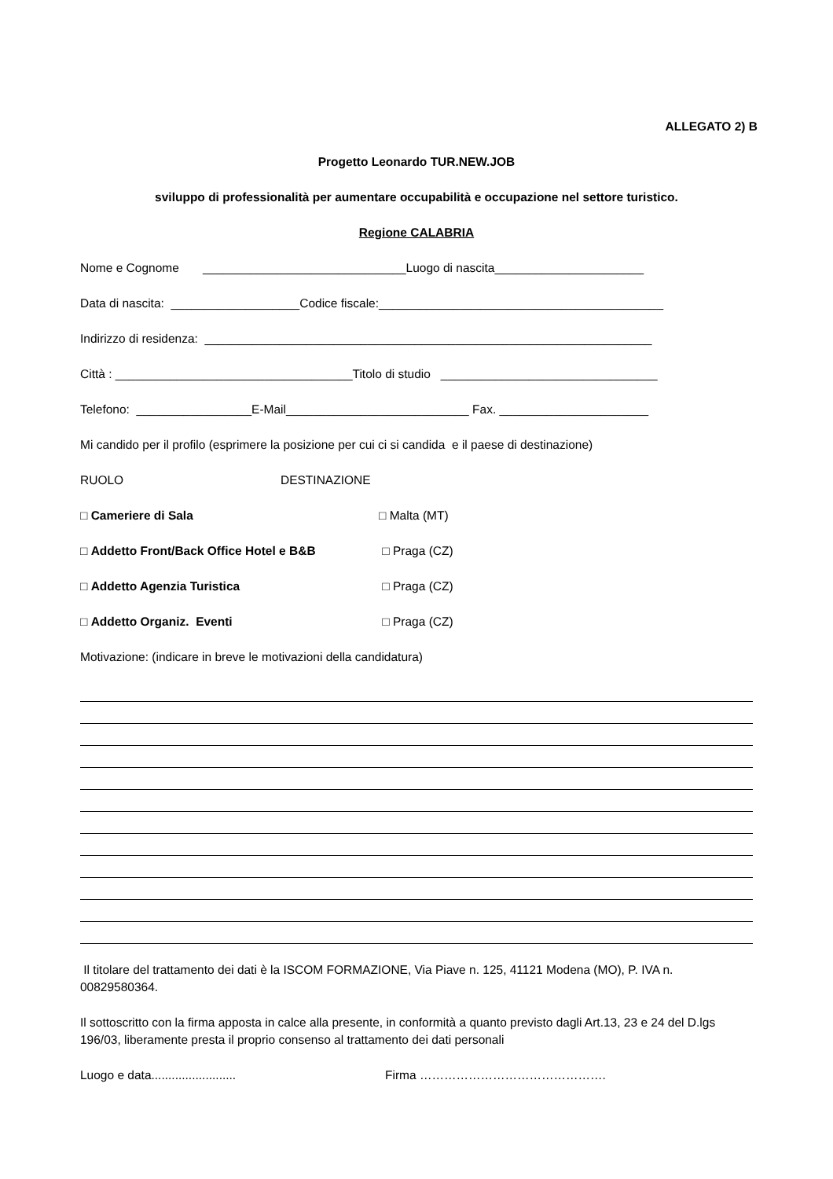ALLEGATO 2) B
Progetto Leonardo TUR.NEW.JOB
sviluppo di professionalità per aumentare occupabilità e occupazione nel settore turistico.
Regione CALABRIA
Nome e Cognome ______________________________Luogo di nascita______________________
Data di nascita: ___________________Codice fiscale:__________________________________________
Indirizzo di residenza: __________________________________________________________________
Città : ___________________________________Titolo di studio ________________________________
Telefono: _________________E-Mail___________________________ Fax. ______________________
Mi candido per il profilo (esprimere la posizione per cui ci si candida e il paese di destinazione)
RUOLO DESTINAZIONE
□ Cameriere di Sala □ Malta (MT)
□ Addetto Front/Back Office Hotel e B&B □ Praga (CZ)
□ Addetto Agenzia Turistica □ Praga (CZ)
□ Addetto Organiz. Eventi □ Praga (CZ)
Motivazione: (indicare in breve le motivazioni della candidatura)
Il titolare del trattamento dei dati è la ISCOM FORMAZIONE, Via Piave n. 125, 41121 Modena (MO), P. IVA n. 00829580364.
Il sottoscritto con la firma apposta in calce alla presente, in conformità a quanto previsto dagli Art.13, 23 e 24 del D.lgs 196/03, liberamente presta il proprio consenso al trattamento dei dati personali
Luogo e data......................... Firma ……………………………………….